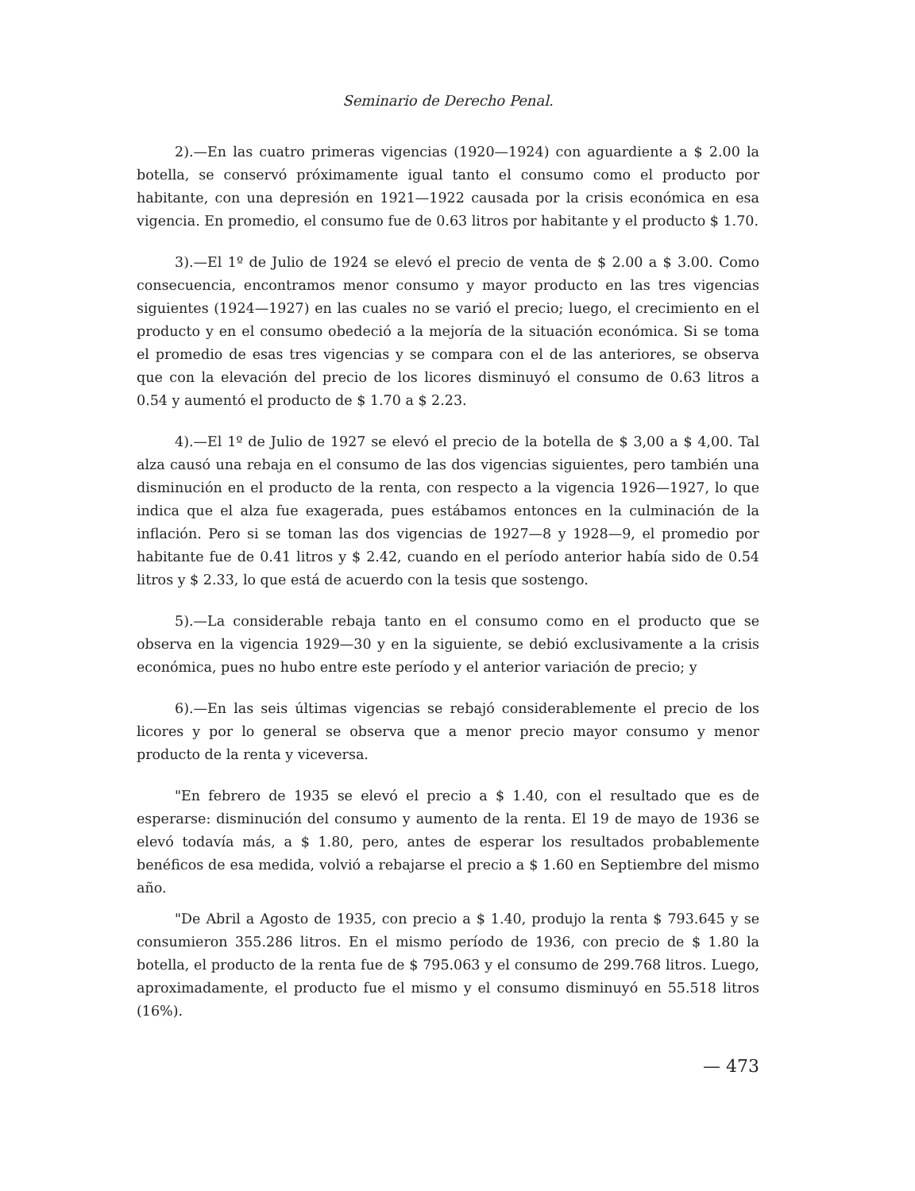Seminario de Derecho Penal.
2).—En las cuatro primeras vigencias (1920—1924) con aguardiente a $ 2.00 la botella, se conservó próximamente igual tanto el consumo como el producto por habitante, con una depresión en 1921—1922 causada por la crisis económica en esa vigencia. En promedio, el consumo fue de 0.63 litros por habitante y el producto $ 1.70.
3).—El 1º de Julio de 1924 se elevó el precio de venta de $ 2.00 a $ 3.00. Como consecuencia, encontramos menor consumo y mayor producto en las tres vigencias siguientes (1924—1927) en las cuales no se varió el precio; luego, el crecimiento en el producto y en el consumo obedeció a la mejoría de la situación económica. Si se toma el promedio de esas tres vigencias y se compara con el de las anteriores, se observa que con la elevación del precio de los licores disminuyó el consumo de 0.63 litros a 0.54 y aumentó el producto de $ 1.70 a $ 2.23.
4).—El 1º de Julio de 1927 se elevó el precio de la botella de $ 3,00 a $ 4,00. Tal alza causó una rebaja en el consumo de las dos vigencias siguientes, pero también una disminución en el producto de la renta, con respecto a la vigencia 1926—1927, lo que indica que el alza fue exagerada, pues estábamos entonces en la culminación de la inflación. Pero si se toman las dos vigencias de 1927—8 y 1928—9, el promedio por habitante fue de 0.41 litros y $ 2.42, cuando en el período anterior había sido de 0.54 litros y $ 2.33, lo que está de acuerdo con la tesis que sostengo.
5).—La considerable rebaja tanto en el consumo como en el producto que se observa en la vigencia 1929—30 y en la siguiente, se debió exclusivamente a la crisis económica, pues no hubo entre este período y el anterior variación de precio; y
6).—En las seis últimas vigencias se rebajó considerablemente el precio de los licores y por lo general se observa que a menor precio mayor consumo y menor producto de la renta y viceversa.
"En febrero de 1935 se elevó el precio a $ 1.40, con el resultado que es de esperarse: disminución del consumo y aumento de la renta. El 19 de mayo de 1936 se elevó todavía más, a $ 1.80, pero, antes de esperar los resultados probablemente benéficos de esa medida, volvió a rebajarse el precio a $ 1.60 en Septiembre del mismo año.
"De Abril a Agosto de 1935, con precio a $ 1.40, produjo la renta $ 793.645 y se consumieron 355.286 litros. En el mismo período de 1936, con precio de $ 1.80 la botella, el producto de la renta fue de $ 795.063 y el consumo de 299.768 litros. Luego, aproximadamente, el producto fue el mismo y el consumo disminuyó en 55.518 litros (16%).
— 473